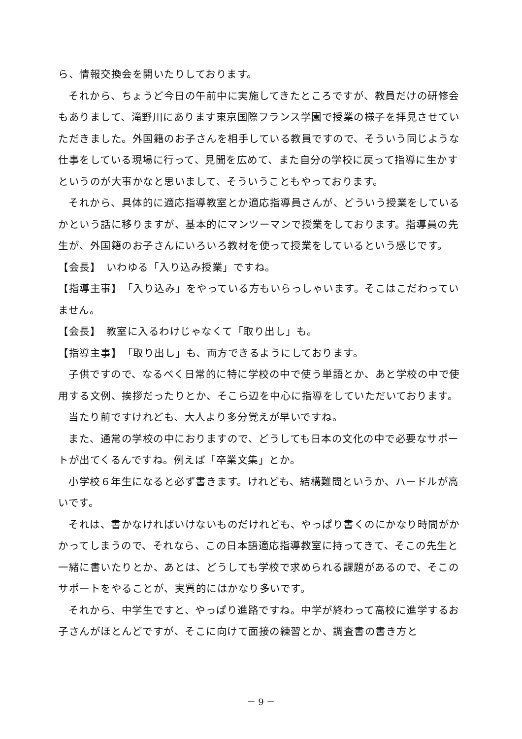ら、情報交換会を開いたりしております。
それから、ちょうど今日の午前中に実施してきたところですが、教員だけの研修会もありまして、滝野川にあります東京国際フランス学園で授業の様子を拝見させていただきました。外国籍のお子さんを相手している教員ですので、そういう同じような仕事をしている現場に行って、見聞を広めて、また自分の学校に戻って指導に生かすというのが大事かなと思いまして、そういうこともやっております。
それから、具体的に適応指導教室とか適応指導員さんが、どういう授業をしているかという話に移りますが、基本的にマンツーマンで授業をしております。指導員の先生が、外国籍のお子さんにいろいろ教材を使って授業をしているという感じです。
【会長】　いわゆる「入り込み授業」ですね。
【指導主事】　「入り込み」をやっている方もいらっしゃいます。そこはこだわっていません。
【会長】　教室に入るわけじゃなくて「取り出し」も。
【指導主事】　「取り出し」も、両方できるようにしております。
子供ですので、なるべく日常的に特に学校の中で使う単語とか、あと学校の中で使用する文例、挨拶だったりとか、そこら辺を中心に指導をしていただいております。
当たり前ですけれども、大人より多分覚えが早いですね。
また、通常の学校の中におりますので、どうしても日本の文化の中で必要なサポートが出てくるんですね。例えば「卒業文集」とか。
小学校６年生になると必ず書きます。けれども、結構難問というか、ハードルが高いです。
それは、書かなければいけないものだけれども、やっぱり書くのにかなり時間がかかってしまうので、それなら、この日本語適応指導教室に持ってきて、そこの先生と一緒に書いたりとか、あとは、どうしても学校で求められる課題があるので、そこのサポートをやることが、実質的にはかなり多いです。
それから、中学生ですと、やっぱり進路ですね。中学が終わって高校に進学するお子さんがほとんどですが、そこに向けて面接の練習とか、調査書の書き方と
－ 9 －